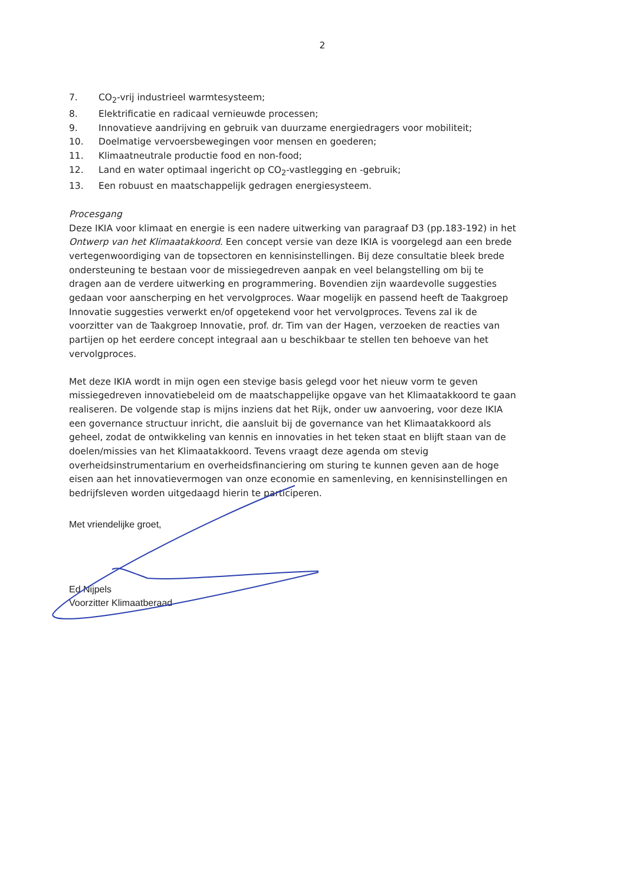2
7. CO<sub>2</sub>-vrij industrieel warmtesysteem;
8. Elektrificatie en radicaal vernieuwde processen;
9. Innovatieve aandrijving en gebruik van duurzame energiedragers voor mobiliteit;
10. Doelmatige vervoersbewegingen voor mensen en goederen;
11. Klimaatneutrale productie food en non-food;
12. Land en water optimaal ingericht op CO<sub>2</sub>-vastlegging en -gebruik;
13. Een robuust en maatschappelijk gedragen energiesysteem.
Procesgang
Deze IKIA voor klimaat en energie is een nadere uitwerking van paragraaf D3 (pp.183-192) in het Ontwerp van het Klimaatakkoord. Een concept versie van deze IKIA is voorgelegd aan een brede vertegenwoordiging van de topsectoren en kennisinstellingen. Bij deze consultatie bleek brede ondersteuning te bestaan voor de missiegedreven aanpak en veel belangstelling om bij te dragen aan de verdere uitwerking en programmering. Bovendien zijn waardevolle suggesties gedaan voor aanscherping en het vervolgproces. Waar mogelijk en passend heeft de Taakgroep Innovatie suggesties verwerkt en/of opgetekend voor het vervolgproces. Tevens zal ik de voorzitter van de Taakgroep Innovatie, prof. dr. Tim van der Hagen, verzoeken de reacties van partijen op het eerdere concept integraal aan u beschikbaar te stellen ten behoeve van het vervolgproces.
Met deze IKIA wordt in mijn ogen een stevige basis gelegd voor het nieuw vorm te geven missiegedreven innovatiebeleid om de maatschappelijke opgave van het Klimaatakkoord te gaan realiseren. De volgende stap is mijns inziens dat het Rijk, onder uw aanvoering, voor deze IKIA een governance structuur inricht, die aansluit bij de governance van het Klimaatakkoord als geheel, zodat de ontwikkeling van kennis en innovaties in het teken staat en blijft staan van de doelen/missies van het Klimaatakkoord. Tevens vraagt deze agenda om stevig overheidsinstrumentarium en overheidsfinanciering om sturing te kunnen geven aan de hoge eisen aan het innovatievermogen van onze economie en samenleving, en kennisinstellingen en bedrijfsleven worden uitgedaagd hierin te participeren.
Met vriendelijke groet,
Ed Nijpels
Voorzitter Klimaatberaad